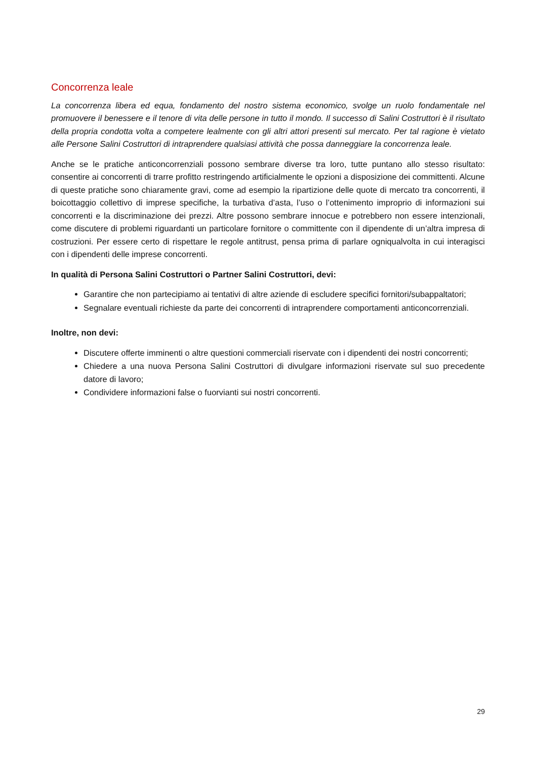Concorrenza leale
La concorrenza libera ed equa, fondamento del nostro sistema economico, svolge un ruolo fondamentale nel promuovere il benessere e il tenore di vita delle persone in tutto il mondo. Il successo di Salini Costruttori è il risultato della propria condotta volta a competere lealmente con gli altri attori presenti sul mercato. Per tal ragione è vietato alle Persone Salini Costruttori di intraprendere qualsiasi attività che possa danneggiare la concorrenza leale.
Anche se le pratiche anticoncorrenziali possono sembrare diverse tra loro, tutte puntano allo stesso risultato: consentire ai concorrenti di trarre profitto restringendo artificialmente le opzioni a disposizione dei committenti. Alcune di queste pratiche sono chiaramente gravi, come ad esempio la ripartizione delle quote di mercato tra concorrenti, il boicottaggio collettivo di imprese specifiche, la turbativa d’asta, l’uso o l’ottenimento improprio di informazioni sui concorrenti e la discriminazione dei prezzi. Altre possono sembrare innocue e potrebbero non essere intenzionali, come discutere di problemi riguardanti un particolare fornitore o committente con il dipendente di un’altra impresa di costruzioni. Per essere certo di rispettare le regole antitrust, pensa prima di parlare ogniqualvolta in cui interagisci con i dipendenti delle imprese concorrenti.
In qualità di Persona Salini Costruttori o Partner Salini Costruttori, devi:
Garantire che non partecipiamo ai tentativi di altre aziende di escludere specifici fornitori/subappaltatori;
Segnalare eventuali richieste da parte dei concorrenti di intraprendere comportamenti anticoncorrenziali.
Inoltre, non devi:
Discutere offerte imminenti o altre questioni commerciali riservate con i dipendenti dei nostri concorrenti;
Chiedere a una nuova Persona Salini Costruttori di divulgare informazioni riservate sul suo precedente datore di lavoro;
Condividere informazioni false o fuorvianti sui nostri concorrenti.
29